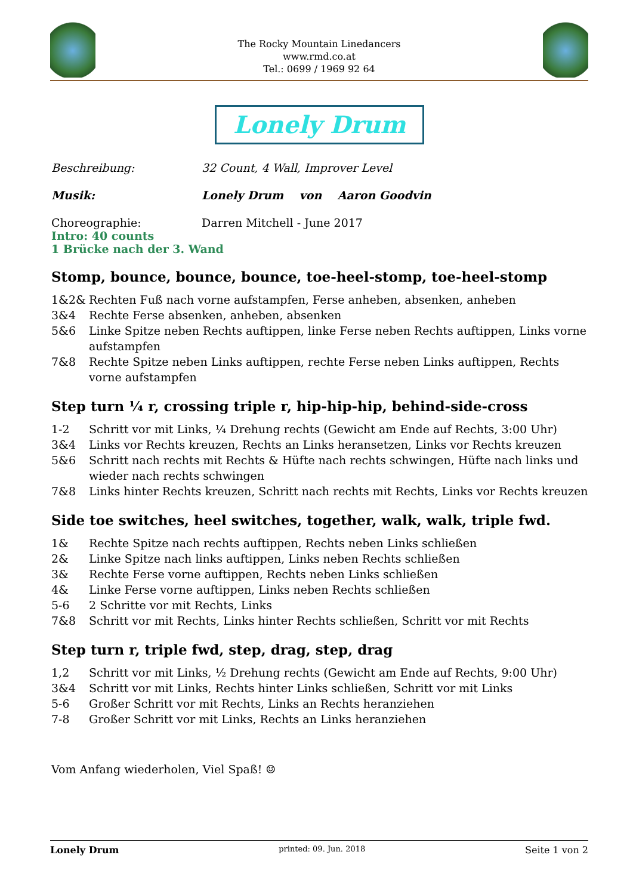The Rocky Mountain Linedancers
www.rmd.co.at
Tel.: 0699 / 1969 92 64
Lonely Drum
Beschreibung: 32 Count, 4 Wall, Improver Level
Musik: Lonely Drum von Aaron Goodvin
Choreographie: Darren Mitchell - June 2017
Intro: 40 counts
1 Brücke nach der 3. Wand
Stomp, bounce, bounce, bounce, toe-heel-stomp, toe-heel-stomp
1&2& Rechten Fuß nach vorne aufstampfen, Ferse anheben, absenken, anheben
3&4 Rechte Ferse absenken, anheben, absenken
5&6 Linke Spitze neben Rechts auftippen, linke Ferse neben Rechts auftippen, Links vorne aufstampfen
7&8 Rechte Spitze neben Links auftippen, rechte Ferse neben Links auftippen, Rechts vorne aufstampfen
Step turn ¼ r, crossing triple r, hip-hip-hip, behind-side-cross
1-2 Schritt vor mit Links, ¼ Drehung rechts (Gewicht am Ende auf Rechts, 3:00 Uhr)
3&4 Links vor Rechts kreuzen, Rechts an Links heransetzen, Links vor Rechts kreuzen
5&6 Schritt nach rechts mit Rechts & Hüfte nach rechts schwingen, Hüfte nach links und wieder nach rechts schwingen
7&8 Links hinter Rechts kreuzen, Schritt nach rechts mit Rechts, Links vor Rechts kreuzen
Side toe switches, heel switches, together, walk, walk, triple fwd.
1& Rechte Spitze nach rechts auftippen, Rechts neben Links schließen
2& Linke Spitze nach links auftippen, Links neben Rechts schließen
3& Rechte Ferse vorne auftippen, Rechts neben Links schließen
4& Linke Ferse vorne auftippen, Links neben Rechts schließen
5-6 2 Schritte vor mit Rechts, Links
7&8 Schritt vor mit Rechts, Links hinter Rechts schließen, Schritt vor mit Rechts
Step turn r, triple fwd, step, drag, step, drag
1,2 Schritt vor mit Links, ½ Drehung rechts (Gewicht am Ende auf Rechts, 9:00 Uhr)
3&4 Schritt vor mit Links, Rechts hinter Links schließen, Schritt vor mit Links
5-6 Großer Schritt vor mit Rechts, Links an Rechts heranziehen
7-8 Großer Schritt vor mit Links, Rechts an Links heranziehen
Vom Anfang wiederholen, Viel Spaß! ☺
Lonely Drum printed: 09. Jun. 2018 Seite 1 von 2